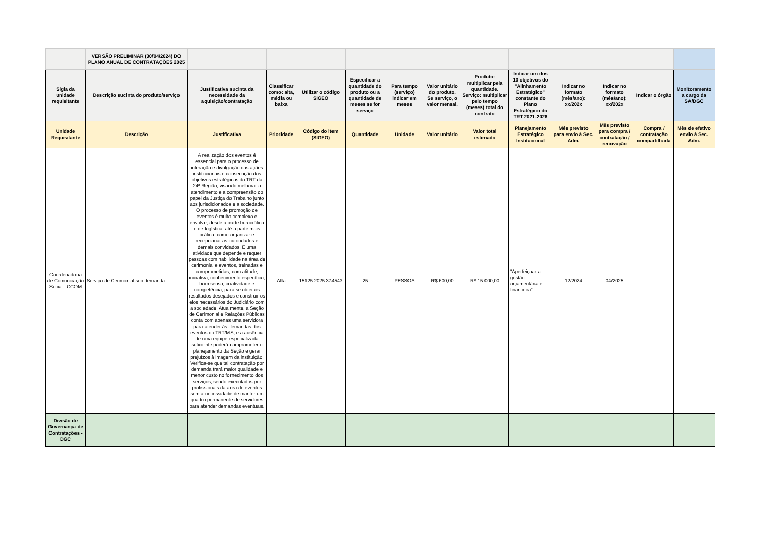| | VERSÃO PRELIMINAR (30/04/2024) DO PLANO ANUAL DE CONTRATAÇÕES 2025 | | | | | | | | | | | | |
| Sigla da unidade requisitante | Descrição sucinta do produto/serviço | Justificativa sucinta da necessidade da aquisição/contratação | Classificar como: alta, média ou baixa | Utilizar o código SIGEO | Especificar a quantidade do produto ou a quantidade de meses se for serviço | Para tempo (serviço) indicar em meses | Valor unitário do produto. Se serviço, o valor mensal. | Produto: multiplicar pela quantidade. Serviço: multiplicar pelo tempo (meses) total do contrato | Indicar um dos 10 objetivos do "Alinhamento Estratégico" constante do Plano Estratégico do TRT 2021-2026 | Indicar no formato (mês/ano): xx/202x | Indicar no formato (mês/ano): xx/202x | Indicar o órgão | Monitoramento a cargo da SA/DGC |
| Unidade Requisitante | Descrição | Justificativa | Prioridade | Código do item (SIGEO) | Quantidade | Unidade | Valor unitário | Valor total estimado | Planejamento Estratégico Institucional | Mês previsto para envio à Sec. Adm. | Mês previsto para compra / contratação / renovação | Compra / contratação compartilhada | Mês de efetivo envio à Sec. Adm. |
| Coordenadoria de Comunicação Social - CCOM | Serviço de Cerimonial sob demanda | A realização dos eventos é essencial para o processo de interação e divulgação das ações institucionais e consecução dos objetivos estratégicos do TRT da 24ª Região, visando melhorar o atendimento e a compreensão do papel da Justiça do Trabalho junto aos jurisdicionados e a sociedade. O processo de promoção de eventos é muito complexo e envolve, desde a parte burocrática e de logística, até a parte mais prática, como organizar e recepcionar as autoridades e demais convidados. É uma atividade que depende e requer pessoas com habilidade na área de cerimonial e eventos, treinadas e comprometidas, com atitude, iniciativa, conhecimento específico, bom senso, criatividade e competência, para se obter os resultados desejados e construir os elos necessários do Judiciário com a sociedade. Atualmente, a Seção de Cerimonial e Relações Públicas conta com apenas uma servidora para atender às demandas dos eventos do TRT/MS, e a ausência de uma equipe especializada suficiente poderá comprometer o planejamento da Seção e gerar prejuízos à imagem da instituição. Verifica-se que tal contratação por demanda trará maior qualidade e menor custo no fornecimento dos serviços, sendo executados por profissionais da área de eventos sem a necessidade de manter um quadro permanente de servidores para atender demandas eventuais. | Alta | 15125 2025 374543 | 25 | PESSOA | R$ 600,00 | R$ 15.000,00 | "Aperfeiçoar a gestão orçamentária e financeira" | 12/2024 | 04/2025 | | |
| Divisão de Governança de Contratações - DGC | | | | | | | | | | | | | |